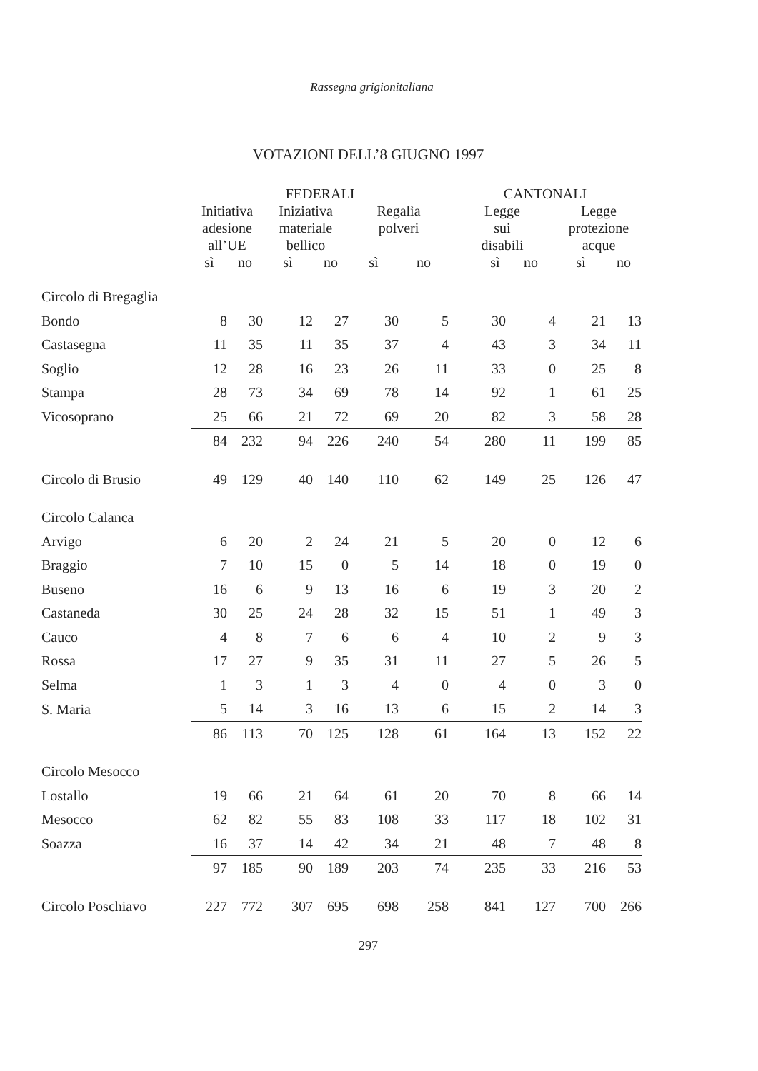Rassegna grigionitaliana
VOTAZIONI DELL’8 GIUGNO 1997
| | FEDERALI | | | | | | CANTONALI | | | | |
| --- | --- | --- | --- | --- | --- | --- | --- | --- | --- | --- | --- |
| | Initiativa adesione all’UE | | Iniziativa materiale bellico | | Regalìa polveri | | Legge sui disabili | | | Legge protezione acque | |
| | sì | no | sì | no | sì | no | | sì | no | sì | no |
| Circolo di Bregaglia | | | | | | | | | | | |
| Bondo | 8 | 30 | 12 | 27 | 30 | 5 | | 30 | 4 | 21 | 13 |
| Castasegna | 11 | 35 | 11 | 35 | 37 | 4 | | 43 | 3 | 34 | 11 |
| Soglio | 12 | 28 | 16 | 23 | 26 | 11 | | 33 | 0 | 25 | 8 |
| Stampa | 28 | 73 | 34 | 69 | 78 | 14 | | 92 | 1 | 61 | 25 |
| Vicosoprano | 25 | 66 | 21 | 72 | 69 | 20 | | 82 | 3 | 58 | 28 |
| | 84 | 232 | 94 | 226 | 240 | 54 | | 280 | 11 | 199 | 85 |
| Circolo di Brusio | 49 | 129 | 40 | 140 | 110 | 62 | | 149 | 25 | 126 | 47 |
| Circolo Calanca | | | | | | | | | | | |
| Arvigo | 6 | 20 | 2 | 24 | 21 | 5 | | 20 | 0 | 12 | 6 |
| Braggio | 7 | 10 | 15 | 0 | 5 | 14 | | 18 | 0 | 19 | 0 |
| Buseno | 16 | 6 | 9 | 13 | 16 | 6 | | 19 | 3 | 20 | 2 |
| Castaneda | 30 | 25 | 24 | 28 | 32 | 15 | | 51 | 1 | 49 | 3 |
| Cauco | 4 | 8 | 7 | 6 | 6 | 4 | | 10 | 2 | 9 | 3 |
| Rossa | 17 | 27 | 9 | 35 | 31 | 11 | | 27 | 5 | 26 | 5 |
| Selma | 1 | 3 | 1 | 3 | 4 | 0 | | 4 | 0 | 3 | 0 |
| S. Maria | 5 | 14 | 3 | 16 | 13 | 6 | | 15 | 2 | 14 | 3 |
| | 86 | 113 | 70 | 125 | 128 | 61 | | 164 | 13 | 152 | 22 |
| Circolo Mesocco | | | | | | | | | | | |
| Lostallo | 19 | 66 | 21 | 64 | 61 | 20 | | 70 | 8 | 66 | 14 |
| Mesocco | 62 | 82 | 55 | 83 | 108 | 33 | | 117 | 18 | 102 | 31 |
| Soazza | 16 | 37 | 14 | 42 | 34 | 21 | | 48 | 7 | 48 | 8 |
| | 97 | 185 | 90 | 189 | 203 | 74 | | 235 | 33 | 216 | 53 |
| Circolo Poschiavo | 227 | 772 | 307 | 695 | 698 | 258 | | 841 | 127 | 700 | 266 |
297